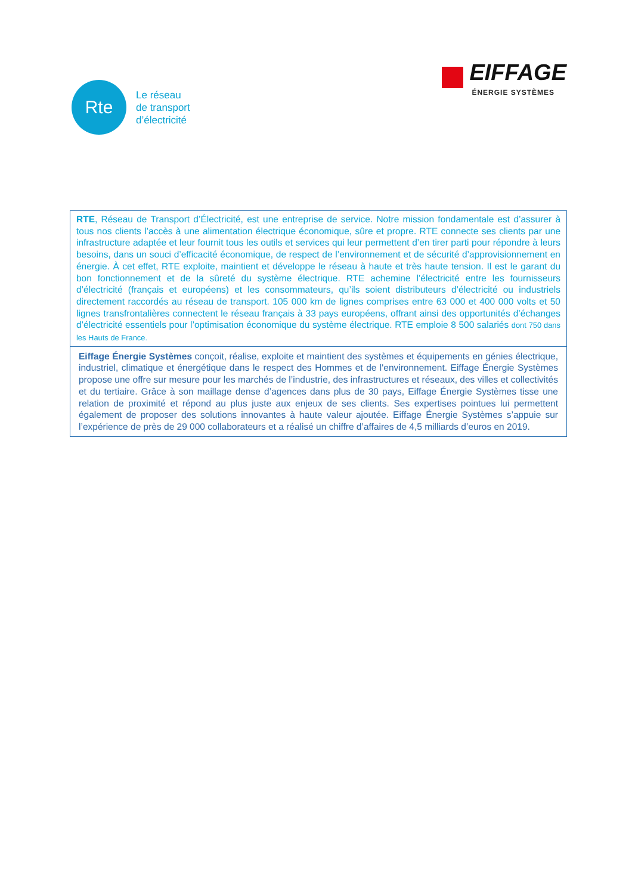Rte
Le réseau
de transport
d’électricité
EIFFAGE
ÉNERGIE SYSTÈMES
RTE, Réseau de Transport d’Électricité, est une entreprise de service. Notre mission fondamentale est d’assurer à tous nos clients l’accès à une alimentation électrique économique, sûre et propre. RTE connecte ses clients par une infrastructure adaptée et leur fournit tous les outils et services qui leur permettent d’en tirer parti pour répondre à leurs besoins, dans un souci d’efficacité économique, de respect de l’environnement et de sécurité d’approvisionnement en énergie. À cet effet, RTE exploite, maintient et développe le réseau à haute et très haute tension. Il est le garant du bon fonctionnement et de la sûreté du système électrique. RTE achemine l’électricité entre les fournisseurs d’électricité (français et européens) et les consommateurs, qu’ils soient distributeurs d’électricité ou industriels directement raccordés au réseau de transport. 105 000 km de lignes comprises entre 63 000 et 400 000 volts et 50 lignes transfrontalières connectent le réseau français à 33 pays européens, offrant ainsi des opportunités d’échanges d’électricité essentiels pour l’optimisation économique du système électrique. RTE emploie 8 500 salariés dont 750 dans les Hauts de France.
Eiffage Énergie Systèmes conçoit, réalise, exploite et maintient des systèmes et équipements en génies électrique, industriel, climatique et énergétique dans le respect des Hommes et de l'environnement. Eiffage Énergie Systèmes propose une offre sur mesure pour les marchés de l’industrie, des infrastructures et réseaux, des villes et collectivités et du tertiaire. Grâce à son maillage dense d’agences dans plus de 30 pays, Eiffage Énergie Systèmes tisse une relation de proximité et répond au plus juste aux enjeux de ses clients. Ses expertises pointues lui permettent également de proposer des solutions innovantes à haute valeur ajoutée. Eiffage Énergie Systèmes s’appuie sur l’expérience de près de 29 000 collaborateurs et a réalisé un chiffre d’affaires de 4,5 milliards d’euros en 2019.